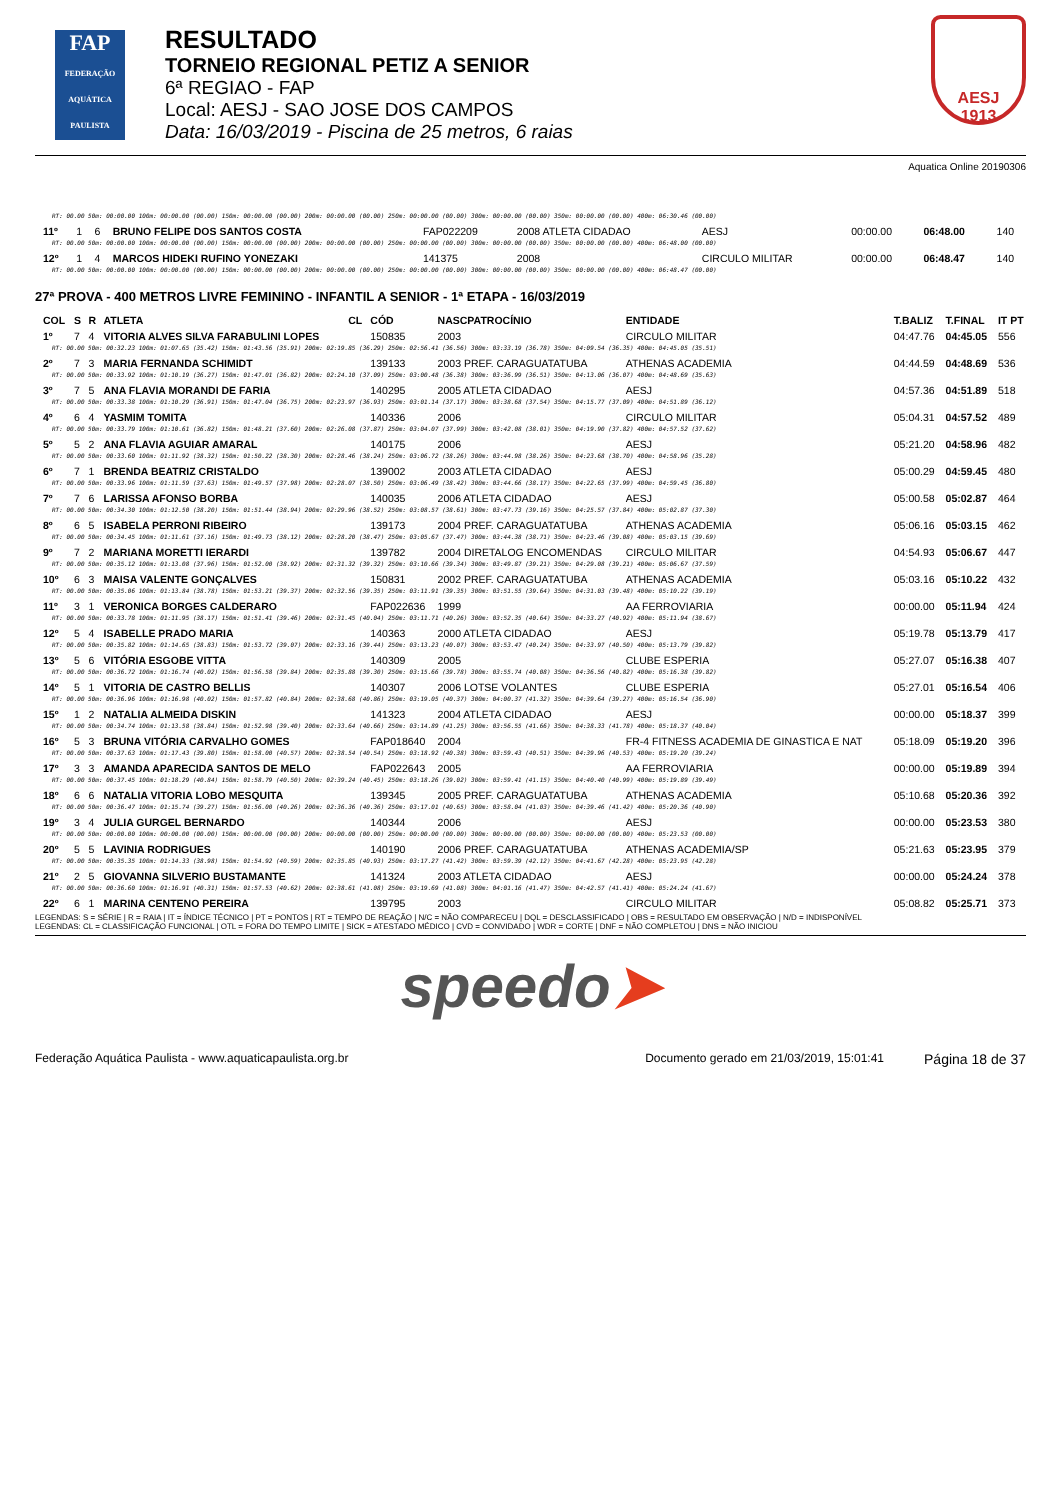FAP
FEDERAÇÃO AQUÁTICA PAULISTA
RESULTADO
TORNEIO REGIONAL PETIZ A SENIOR
6ª REGIAO - FAP
Local: AESJ - SAO JOSE DOS CAMPOS
Data: 16/03/2019 - Piscina de 25 metros, 6 raias
AESJ
1913
Aquatica Online 20190306
| RT: 00.00 50m: 00:00.00 100m: 00:00.00 (00.00) 150m: 00:00.00 (00.00) 200m: 00:00.00 (00.00) 250m: 00:00.00 (00.00) 300m: 00:00.00 (00.00) 350m: 00:00.00 (00.00) 400m: 06:30.46 (00.00) | | | | | | | | | | |
| 11º | 1 | 6 | BRUNO FELIPE DOS SANTOS COSTA | | FAP022209 | 2008 ATLETA CIDADAO | AESJ | 00:00.00 | 06:48.00 | 140 |
| RT: 00.00 50m: 00:00.00 100m: 00:00.00 (00.00) 150m: 00:00.00 (00.00) 200m: 00:00.00 (00.00) 250m: 00:00.00 (00.00) 300m: 00:00.00 (00.00) 350m: 00:00.00 (00.00) 400m: 06:48.00 (00.00) | | | | | | | | | | |
| 12º | 1 | 4 | MARCOS HIDEKI RUFINO YONEZAKI | | 141375 | 2008 | CIRCULO MILITAR | 00:00.00 | 06:48.47 | 140 |
| RT: 00.00 50m: 00:00.00 100m: 00:00.00 (00.00) 150m: 00:00.00 (00.00) 200m: 00:00.00 (00.00) 250m: 00:00.00 (00.00) 300m: 00:00.00 (00.00) 350m: 00:00.00 (00.00) 400m: 06:48.47 (00.00) | | | | | | | | | | |
27ª PROVA - 400 METROS LIVRE FEMININO - INFANTIL A SENIOR - 1ª ETAPA - 16/03/2019
| COL | S | R | ATLETA | CL | CÓD | NASCPATROCÍNIO | ENTIDADE | T.BALIZ | T.FINAL | IT PT |
| --- | --- | --- | --- | --- | --- | --- | --- | --- | --- | --- |
| 1º | 7 | 4 | VITORIA ALVES SILVA FARABULINI LOPES | | 150835 | 2003 | CIRCULO MILITAR | 04:47.76 | 04:45.05 | 556 |
| RT: 00.00 50m: 00:32.23 100m: 01:07.65 (35.42) 150m: 01:43.56 (35.91) 200m: 02:19.85 (36.29) 250m: 02:56.41 (36.56) 300m: 03:33.19 (36.78) 350m: 04:09.54 (36.35) 400m: 04:45.05 (35.51) | | | | | | | | | | |
| 2º | 7 | 3 | MARIA FERNANDA SCHIMIDT | | 139133 | 2003 PREF. CARAGUATATUBA | ATHENAS ACADEMIA | 04:44.59 | 04:48.69 | 536 |
| RT: 00.00 50m: 00:33.92 100m: 01:10.19 (36.27) 150m: 01:47.01 (36.82) 200m: 02:24.10 (37.09) 250m: 03:00.48 (36.38) 300m: 03:36.99 (36.51) 350m: 04:13.06 (36.07) 400m: 04:48.69 (35.63) | | | | | | | | | | |
| 3º | 7 | 5 | ANA FLAVIA MORANDI DE FARIA | | 140295 | 2005 ATLETA CIDADAO | AESJ | 04:57.36 | 04:51.89 | 518 |
| RT: 00.00 50m: 00:33.38 100m: 01:10.29 (36.91) 150m: 01:47.04 (36.75) 200m: 02:23.97 (36.93) 250m: 03:01.14 (37.17) 300m: 03:38.68 (37.54) 350m: 04:15.77 (37.09) 400m: 04:51.89 (36.12) | | | | | | | | | | |
| 4º | 6 | 4 | YASMIM TOMITA | | 140336 | 2006 | CIRCULO MILITAR | 05:04.31 | 04:57.52 | 489 |
| RT: 00.00 50m: 00:33.79 100m: 01:10.61 (36.82) 150m: 01:48.21 (37.60) 200m: 02:26.08 (37.87) 250m: 03:04.07 (37.99) 300m: 03:42.08 (38.01) 350m: 04:19.90 (37.82) 400m: 04:57.52 (37.62) | | | | | | | | | | |
| 5º | 5 | 2 | ANA FLAVIA AGUIAR AMARAL | | 140175 | 2006 | AESJ | 05:21.20 | 04:58.96 | 482 |
| RT: 00.00 50m: 00:33.60 100m: 01:11.92 (38.32) 150m: 01:50.22 (38.30) 200m: 02:28.46 (38.24) 250m: 03:06.72 (38.26) 300m: 03:44.98 (38.26) 350m: 04:23.68 (38.70) 400m: 04:58.96 (35.28) | | | | | | | | | | |
| 6º | 7 | 1 | BRENDA BEATRIZ CRISTALDO | | 139002 | 2003 ATLETA CIDADAO | AESJ | 05:00.29 | 04:59.45 | 480 |
| RT: 00.00 50m: 00:33.96 100m: 01:11.59 (37.63) 150m: 01:49.57 (37.98) 200m: 02:28.07 (38.50) 250m: 03:06.49 (38.42) 300m: 03:44.66 (38.17) 350m: 04:22.65 (37.99) 400m: 04:59.45 (36.80) | | | | | | | | | | |
| 7º | 7 | 6 | LARISSA AFONSO BORBA | | 140035 | 2006 ATLETA CIDADAO | AESJ | 05:00.58 | 05:02.87 | 464 |
| RT: 00.00 50m: 00:34.30 100m: 01:12.50 (38.20) 150m: 01:51.44 (38.94) 200m: 02:29.96 (38.52) 250m: 03:08.57 (38.61) 300m: 03:47.73 (39.16) 350m: 04:25.57 (37.84) 400m: 05:02.87 (37.30) | | | | | | | | | | |
| 8º | 6 | 5 | ISABELA PERRONI RIBEIRO | | 139173 | 2004 PREF. CARAGUATATUBA | ATHENAS ACADEMIA | 05:06.16 | 05:03.15 | 462 |
| RT: 00.00 50m: 00:34.45 100m: 01:11.61 (37.16) 150m: 01:49.73 (38.12) 200m: 02:28.20 (38.47) 250m: 03:05.67 (37.47) 300m: 03:44.38 (38.71) 350m: 04:23.46 (39.08) 400m: 05:03.15 (39.69) | | | | | | | | | | |
| 9º | 7 | 2 | MARIANA MORETTI IERARDI | | 139782 | 2004 DIRETALOG ENCOMENDAS | CIRCULO MILITAR | 04:54.93 | 05:06.67 | 447 |
| RT: 00.00 50m: 00:35.12 100m: 01:13.08 (37.96) 150m: 01:52.00 (38.92) 200m: 02:31.32 (39.32) 250m: 03:10.66 (39.34) 300m: 03:49.87 (39.21) 350m: 04:29.08 (39.21) 400m: 05:06.67 (37.59) | | | | | | | | | | |
| 10º | 6 | 3 | MAISA VALENTE GONÇALVES | | 150831 | 2002 PREF. CARAGUATATUBA | ATHENAS ACADEMIA | 05:03.16 | 05:10.22 | 432 |
| RT: 00.00 50m: 00:35.06 100m: 01:13.84 (38.78) 150m: 01:53.21 (39.37) 200m: 02:32.56 (39.35) 250m: 03:11.91 (39.35) 300m: 03:51.55 (39.64) 350m: 04:31.03 (39.48) 400m: 05:10.22 (39.19) | | | | | | | | | | |
| 11º | 3 | 1 | VERONICA BORGES CALDERARO | | FAP022636 | 1999 | AA FERROVIARIA | 00:00.00 | 05:11.94 | 424 |
| RT: 00.00 50m: 00:33.78 100m: 01:11.95 (38.17) 150m: 01:51.41 (39.46) 200m: 02:31.45 (40.04) 250m: 03:11.71 (40.26) 300m: 03:52.35 (40.64) 350m: 04:33.27 (40.92) 400m: 05:11.94 (38.67) | | | | | | | | | | |
| 12º | 5 | 4 | ISABELLE PRADO MARIA | | 140363 | 2000 ATLETA CIDADAO | AESJ | 05:19.78 | 05:13.79 | 417 |
| RT: 00.00 50m: 00:35.82 100m: 01:14.65 (38.83) 150m: 01:53.72 (39.07) 200m: 02:33.16 (39.44) 250m: 03:13.23 (40.07) 300m: 03:53.47 (40.24) 350m: 04:33.97 (40.50) 400m: 05:13.79 (39.82) | | | | | | | | | | |
| 13º | 5 | 6 | VITÓRIA ESGOBE VITTA | | 140309 | 2005 | CLUBE ESPERIA | 05:27.07 | 05:16.38 | 407 |
| RT: 00.00 50m: 00:36.72 100m: 01:16.74 (40.02) 150m: 01:56.58 (39.84) 200m: 02:35.88 (39.30) 250m: 03:15.66 (39.78) 300m: 03:55.74 (40.08) 350m: 04:36.56 (40.82) 400m: 05:16.38 (39.82) | | | | | | | | | | |
| 14º | 5 | 1 | VITORIA DE CASTRO BELLIS | | 140307 | 2006 LOTSE VOLANTES | CLUBE ESPERIA | 05:27.01 | 05:16.54 | 406 |
| RT: 00.00 50m: 00:36.96 100m: 01:16.98 (40.02) 150m: 01:57.82 (40.84) 200m: 02:38.68 (40.86) 250m: 03:19.05 (40.37) 300m: 04:00.37 (41.32) 350m: 04:39.64 (39.27) 400m: 05:16.54 (36.90) | | | | | | | | | | |
| 15º | 1 | 2 | NATALIA ALMEIDA DISKIN | | 141323 | 2004 ATLETA CIDADAO | AESJ | 00:00.00 | 05:18.37 | 399 |
| RT: 00.00 50m: 00:34.74 100m: 01:13.58 (38.84) 150m: 01:52.98 (39.40) 200m: 02:33.64 (40.66) 250m: 03:14.89 (41.25) 300m: 03:56.55 (41.66) 350m: 04:38.33 (41.78) 400m: 05:18.37 (40.04) | | | | | | | | | | |
| 16º | 5 | 3 | BRUNA VITÓRIA CARVALHO GOMES | | FAP018640 | 2004 | FR-4 FITNESS ACADEMIA DE GINASTICA E NAT | 05:18.09 | 05:19.20 | 396 |
| RT: 00.00 50m: 00:37.63 100m: 01:17.43 (39.80) 150m: 01:58.00 (40.57) 200m: 02:38.54 (40.54) 250m: 03:18.92 (40.38) 300m: 03:59.43 (40.51) 350m: 04:39.96 (40.53) 400m: 05:19.20 (39.24) | | | | | | | | | | |
| 17º | 3 | 3 | AMANDA APARECIDA SANTOS DE MELO | | FAP022643 | 2005 | AA FERROVIARIA | 00:00.00 | 05:19.89 | 394 |
| RT: 00.00 50m: 00:37.45 100m: 01:18.29 (40.84) 150m: 01:58.79 (40.50) 200m: 02:39.24 (40.45) 250m: 03:18.26 (39.02) 300m: 03:59.41 (41.15) 350m: 04:40.40 (40.99) 400m: 05:19.89 (39.49) | | | | | | | | | | |
| 18º | 6 | 6 | NATALIA VITORIA LOBO MESQUITA | | 139345 | 2005 PREF. CARAGUATATUBA | ATHENAS ACADEMIA | 05:10.68 | 05:20.36 | 392 |
| RT: 00.00 50m: 00:36.47 100m: 01:15.74 (39.27) 150m: 01:56.00 (40.26) 200m: 02:36.36 (40.36) 250m: 03:17.01 (40.65) 300m: 03:58.04 (41.03) 350m: 04:39.46 (41.42) 400m: 05:20.36 (40.90) | | | | | | | | | | |
| 19º | 3 | 4 | JULIA GURGEL BERNARDO | | 140344 | 2006 | AESJ | 00:00.00 | 05:23.53 | 380 |
| RT: 00.00 50m: 00:00.00 100m: 00:00.00 (00.00) 150m: 00:00.00 (00.00) 200m: 00:00.00 (00.00) 250m: 00:00.00 (00.00) 300m: 00:00.00 (00.00) 350m: 00:00.00 (00.00) 400m: 05:23.53 (00.00) | | | | | | | | | | |
| 20º | 5 | 5 | LAVINIA RODRIGUES | | 140190 | 2006 PREF. CARAGUATATUBA | ATHENAS ACADEMIA/SP | 05:21.63 | 05:23.95 | 379 |
| RT: 00.00 50m: 00:35.35 100m: 01:14.33 (38.98) 150m: 01:54.92 (40.59) 200m: 02:35.85 (40.93) 250m: 03:17.27 (41.42) 300m: 03:59.39 (42.12) 350m: 04:41.67 (42.28) 400m: 05:23.95 (42.28) | | | | | | | | | | |
| 21º | 2 | 5 | GIOVANNA SILVERIO BUSTAMANTE | | 141324 | 2003 ATLETA CIDADAO | AESJ | 00:00.00 | 05:24.24 | 378 |
| RT: 00.00 50m: 00:36.60 100m: 01:16.91 (40.31) 150m: 01:57.53 (40.62) 200m: 02:38.61 (41.08) 250m: 03:19.69 (41.08) 300m: 04:01.16 (41.47) 350m: 04:42.57 (41.41) 400m: 05:24.24 (41.67) | | | | | | | | | | |
| 22º | 6 | 1 | MARINA CENTENO PEREIRA | | 139795 | 2003 | CIRCULO MILITAR | 05:08.82 | 05:25.71 | 373 |
LEGENDAS: S = SÉRIE | R = RAIA | IT = ÍNDICE TÉCNICO | PT = PONTOS | RT = TEMPO DE REAÇÃO | N/C = NÃO COMPARECEU | DQL = DESCLASSIFICADO | OBS = RESULTADO EM OBSERVAÇÃO | N/D = INDISPONÍVEL
LEGENDAS: CL = CLASSIFICAÇÃO FUNCIONAL | OTL = FORA DO TEMPO LIMITE | SICK = ATESTADO MÉDICO | CVD = CONVIDADO | WDR = CORTE | DNF = NÃO COMPLETOU | DNS = NÃO INICIOU
speedo➤
Federação Aquática Paulista - www.aquaticapaulista.org.br Documento gerado em 21/03/2019, 15:01:41 Página 18 de 37